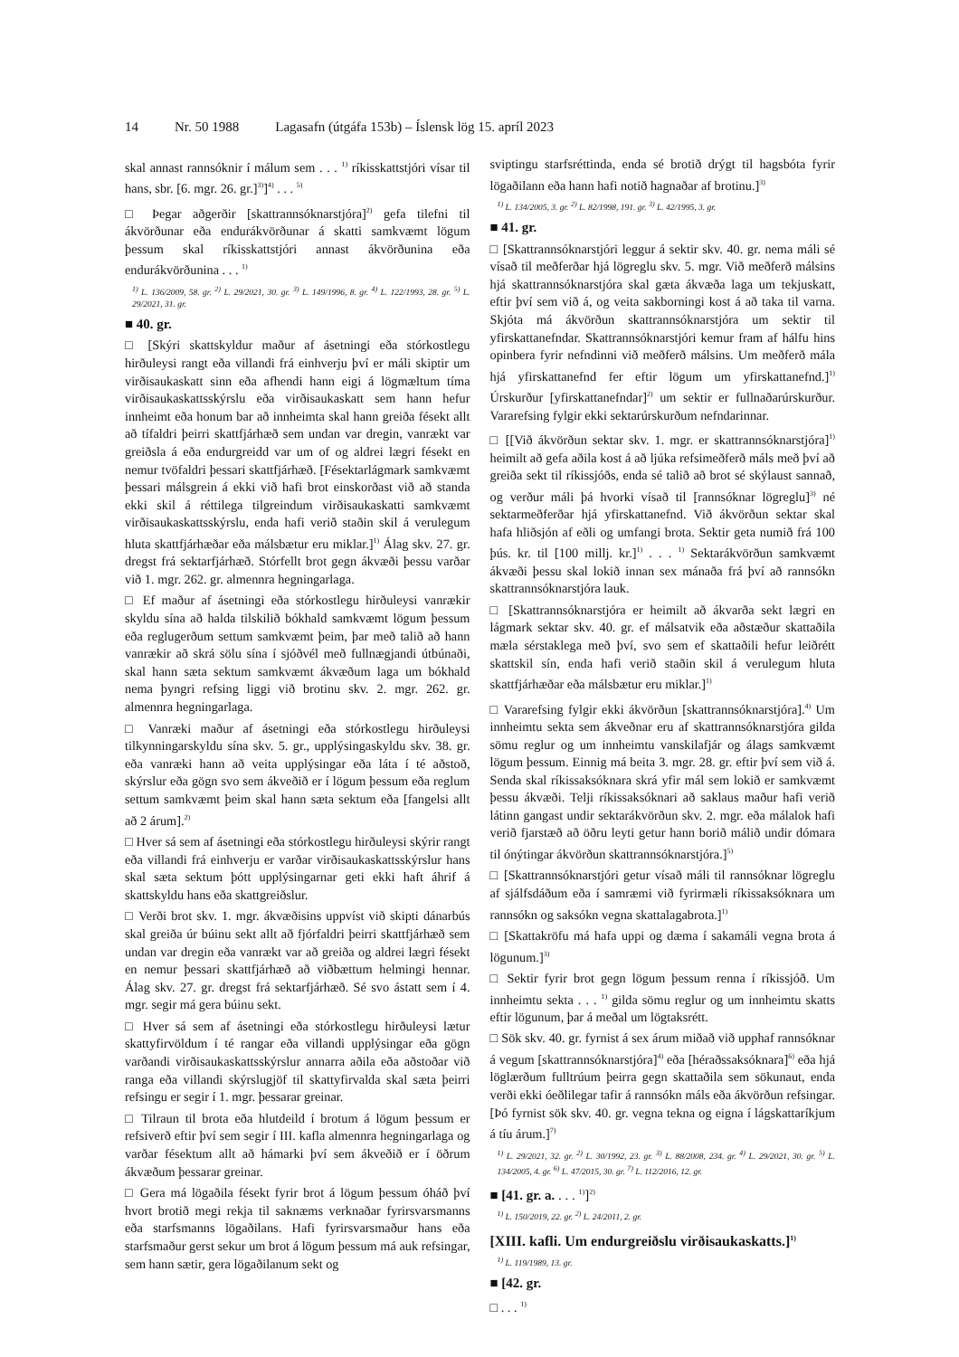14 Nr. 50 1988 Lagasafn (útgáfa 153b) – Íslensk lög 15. apríl 2023
skal annast rannsóknir í málum sem . . . <sup>1)</sup> ríkisskattstjóri vísar til hans, sbr. [6. mgr. 26. gr.]<sup>3)</sup>]<sup>4)</sup> . . . <sup>5)</sup>
□ Þegar aðgerðir [skattrannsóknarstjóra]<sup>2)</sup> gefa tilefni til ákvörðunar eða endurákvörðunar á skatti samkvæmt lögum þessum skal ríkisskattstjóri annast ákvörðunina eða endurákvörðunina . . . <sup>1)</sup>
<sup>1)</sup> L. 136/2009, 58. gr. <sup>2)</sup> L. 29/2021, 30. gr. <sup>3)</sup> L. 149/1996, 8. gr. <sup>4)</sup> L. 122/1993, 28. gr. <sup>5)</sup> L. 29/2021, 31. gr.
■ 40. gr.
□ [Skýri skattskyldur maður af ásetningi eða stórkostlegu hirðuleysi rangt eða villandi frá einhverju því er máli skiptir um virðisaukaskatt sinn eða afhendi hann eigi á lögmæltum tíma virðisaukaskattsskýrslu eða virðisaukaskatt sem hann hefur innheimt eða honum bar að innheimta skal hann greiða fésekt allt að tífaldri þeirri skattfjárhæð sem undan var dregin, vanrækt var greiðsla á eða endurgreidd var um of og aldrei lægri fésekt en nemur tvöfaldri þessari skattfjárhæð. [Fésektarlágmark samkvæmt þessari málsgrein á ekki við hafi brot einskorðast við að standa ekki skil á réttilega tilgreindum virðisaukaskatti samkvæmt virðisaukaskattsskýrslu, enda hafi verið staðin skil á verulegum hluta skattfjárhæðar eða málsbætur eru miklar.]<sup>1)</sup> Álag skv. 27. gr. dregst frá sektarfjárhæð. Stórfellt brot gegn ákvæði þessu varðar við 1. mgr. 262. gr. almennra hegningarlaga.
□ Ef maður af ásetningi eða stórkostlegu hirðuleysi vanrækir skyldu sína að halda tilskilið bókhald samkvæmt lögum þessum eða reglugerðum settum samkvæmt þeim, þar með talið að hann vanrækir að skrá sölu sína í sjóðvél með fullnægjandi útbúnaði, skal hann sæta sektum samkvæmt ákvæðum laga um bókhald nema þyngri refsing liggi við brotinu skv. 2. mgr. 262. gr. almennra hegningarlaga.
□ Vanræki maður af ásetningi eða stórkostlegu hirðuleysi tilkynningarskyldu sína skv. 5. gr., upplýsingaskyldu skv. 38. gr. eða vanræki hann að veita upplýsingar eða láta í té aðstoð, skýrslur eða gögn svo sem ákveðið er í lögum þessum eða reglum settum samkvæmt þeim skal hann sæta sektum eða [fangelsi allt að 2 árum].<sup>2)</sup>
□ Hver sá sem af ásetningi eða stórkostlegu hirðuleysi skýrir rangt eða villandi frá einhverju er varðar virðisaukaskattsskýrslur hans skal sæta sektum þótt upplýsingarnar geti ekki haft áhrif á skattskyldu hans eða skattgreiðslur.
□ Verði brot skv. 1. mgr. ákvæðisins uppvíst við skipti dánarbús skal greiða úr búinu sekt allt að fjórfaldri þeirri skattfjárhæð sem undan var dregin eða vanrækt var að greiða og aldrei lægri fésekt en nemur þessari skattfjárhæð að viðbættum helmingi hennar. Álag skv. 27. gr. dregst frá sektarfjárhæð. Sé svo ástatt sem í 4. mgr. segir má gera búinu sekt.
□ Hver sá sem af ásetningi eða stórkostlegu hirðuleysi lætur skattyfirvöldum í té rangar eða villandi upplýsingar eða gögn varðandi virðisaukaskattsskýrslur annarra aðila eða aðstoðar við ranga eða villandi skýrslugjöf til skattyfirvalda skal sæta þeirri refsingu er segir í 1. mgr. þessarar greinar.
□ Tilraun til brota eða hlutdeild í brotum á lögum þessum er refsiverð eftir því sem segir í III. kafla almennra hegningarlaga og varðar fésektum allt að hámarki því sem ákveðið er í öðrum ákvæðum þessarar greinar.
□ Gera má lögaðila fésekt fyrir brot á lögum þessum óháð því hvort brotið megi rekja til saknæms verknaðar fyrirsvarsmanns eða starfsmanns lögaðilans. Hafi fyrirsvarsmaður hans eða starfsmaður gerst sekur um brot á lögum þessum má auk refsingar, sem hann sætir, gera lögaðilanum sekt og
sviptingu starfsréttinda, enda sé brotið drýgt til hagsbóta fyrir lögaðilann eða hann hafi notið hagnaðar af brotinu.]<sup>3)</sup>
<sup>1)</sup> L. 134/2005, 3. gr. <sup>2)</sup> L. 82/1998, 191. gr. <sup>3)</sup> L. 42/1995, 3. gr.
■ 41. gr.
□ [Skattrannsóknarstjóri leggur á sektir skv. 40. gr. nema máli sé vísað til meðferðar hjá lögreglu skv. 5. mgr. Við meðferð málsins hjá skattrannsóknarstjóra skal gæta ákvæða laga um tekjuskatt, eftir því sem við á, og veita sakborningi kost á að taka til varna. Skjóta má ákvörðun skattrannsóknarstjóra um sektir til yfirskattanefndar. Skattrannsóknarstjóri kemur fram af hálfu hins opinbera fyrir nefndinni við meðferð málsins. Um meðferð mála hjá yfirskattanefnd fer eftir lögum um yfirskattanefnd.]<sup>1)</sup> Úrskurður [yfirskattanefndar]<sup>2)</sup> um sektir er fullnaðarúrskurður. Vararefsing fylgir ekki sektarúrskurðum nefndarinnar.
□ [[Við ákvörðun sektar skv. 1. mgr. er skattrannsóknarstjóra]<sup>1)</sup> heimilt að gefa aðila kost á að ljúka refsimeðferð máls með því að greiða sekt til ríkissjóðs, enda sé talið að brot sé skýlaust sannað, og verður máli þá hvorki vísað til [rannsóknar lögreglu]<sup>3)</sup> né sektarmeðferðar hjá yfirskattanefnd. Við ákvörðun sektar skal hafa hliðsjón af eðli og umfangi brota. Sektir geta numið frá 100 þús. kr. til [100 millj. kr.]<sup>1)</sup> . . . <sup>1)</sup> Sektarákvörðun samkvæmt ákvæði þessu skal lokið innan sex mánaða frá því að rannsókn skattrannsóknarstjóra lauk.
□ [Skattrannsóknarstjóra er heimilt að ákvarða sekt lægri en lágmark sektar skv. 40. gr. ef málsatvik eða aðstæður skattaðila mæla sérstaklega með því, svo sem ef skattaðili hefur leiðrétt skattskil sín, enda hafi verið staðin skil á verulegum hluta skattfjárhæðar eða málsbætur eru miklar.]<sup>1)</sup>
□ Vararefsing fylgir ekki ákvörðun [skattrannsóknarstjóra].<sup>4)</sup> Um innheimtu sekta sem ákveðnar eru af skattrannsóknarstjóra gilda sömu reglur og um innheimtu vanskilafjár og álags samkvæmt lögum þessum. Einnig má beita 3. mgr. 28. gr. eftir því sem við á. Senda skal ríkissaksóknara skrá yfir mál sem lokið er samkvæmt þessu ákvæði. Telji ríkissaksóknari að saklaus maður hafi verið látinn gangast undir sektarákvörðun skv. 2. mgr. eða málalok hafi verið fjarstæð að öðru leyti getur hann borið málið undir dómara til ónýtingar ákvörðun skattrannsóknarstjóra.]<sup>5)</sup>
□ [Skattrannsóknarstjóri getur vísað máli til rannsóknar lögreglu af sjálfsdáðum eða í samræmi við fyrirmæli ríkissaksóknara um rannsókn og saksókn vegna skattalagabrota.]<sup>1)</sup>
□ [Skattakröfu má hafa uppi og dæma í sakamáli vegna brota á lögunum.]<sup>3)</sup>
□ Sektir fyrir brot gegn lögum þessum renna í ríkissjóð. Um innheimtu sekta . . . <sup>1)</sup> gilda sömu reglur og um innheimtu skatts eftir lögunum, þar á meðal um lögtaksrétt.
□ Sök skv. 40. gr. fyrnist á sex árum miðað við upphaf rannsóknar á vegum [skattrannsóknarstjóra]<sup>4)</sup> eða [héraðssaksóknara]<sup>6)</sup> eða hjá löglærðum fulltrúum þeirra gegn skattaðila sem sökunaut, enda verði ekki óeðlilegar tafir á rannsókn máls eða ákvörðun refsingar. [Þó fyrnist sök skv. 40. gr. vegna tekna og eigna í lágskattaríkjum á tíu árum.]<sup>7)</sup>
<sup>1)</sup> L. 29/2021, 32. gr. <sup>2)</sup> L. 30/1992, 23. gr. <sup>3)</sup> L. 88/2008, 234. gr. <sup>4)</sup> L. 29/2021, 30. gr. <sup>5)</sup> L. 134/2005, 4. gr. <sup>6)</sup> L. 47/2015, 30. gr. <sup>7)</sup> L. 112/2016, 12. gr.
■ [41. gr. a. . . . <sup>1)</sup>]<sup>2)</sup>
<sup>1)</sup> L. 150/2019, 22. gr. <sup>2)</sup> L. 24/2011, 2. gr.
[XIII. kafli. Um endurgreiðslu virðisaukaskatts.]<sup>1)</sup>
<sup>1)</sup> L. 119/1989, 13. gr.
■ [42. gr.
□ . . . <sup>1)</sup>